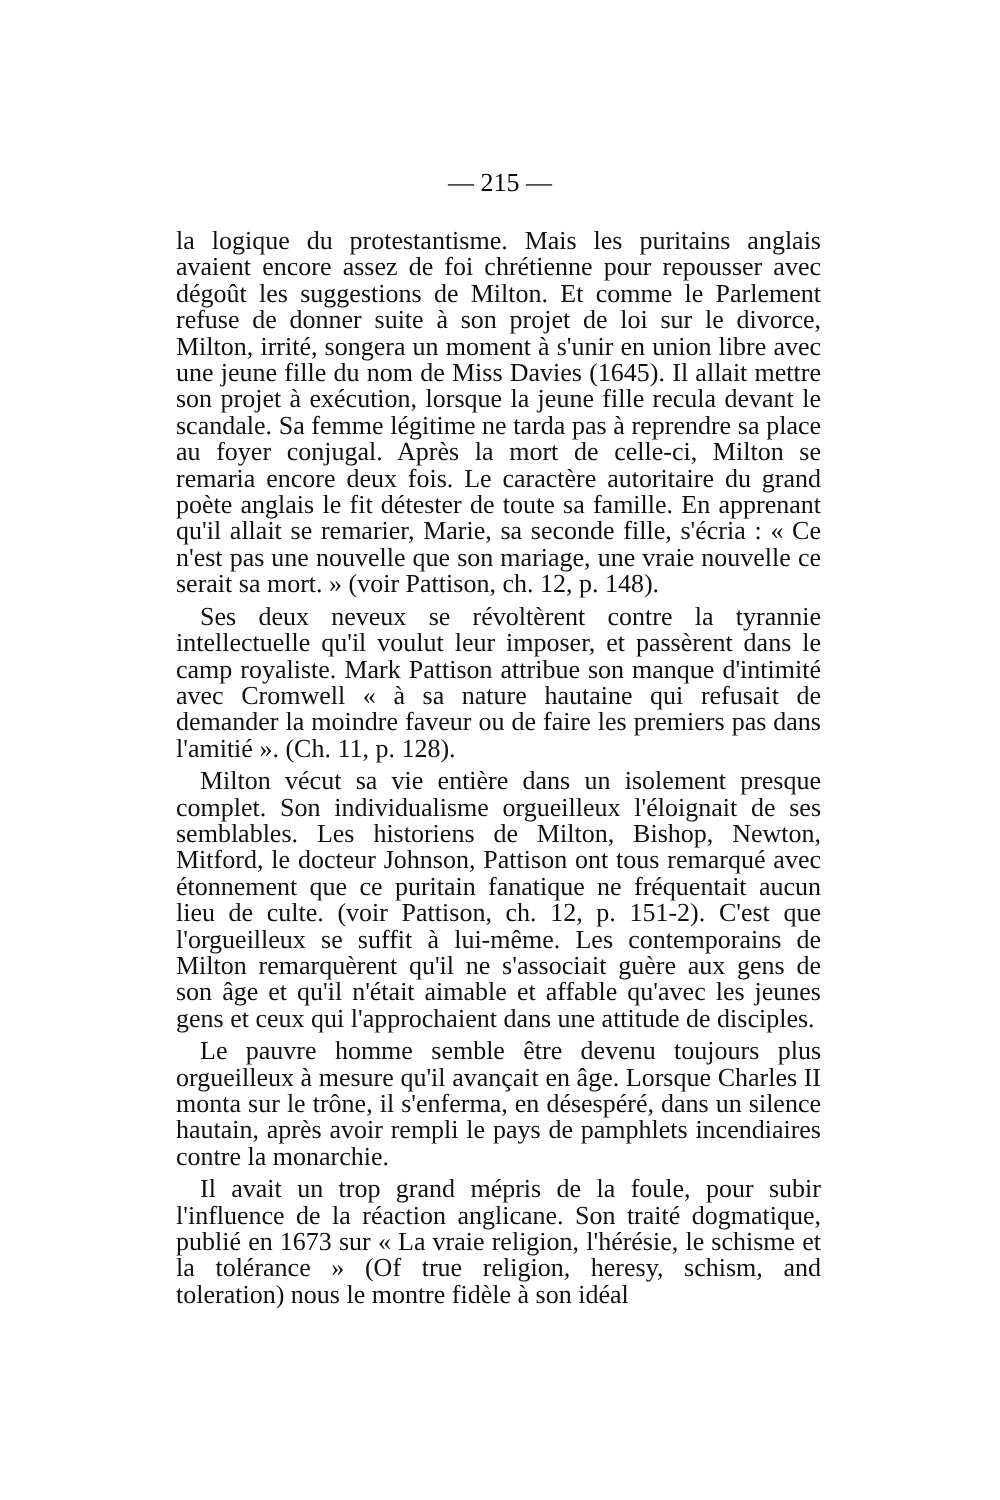— 215 —
la logique du protestantisme. Mais les puritains anglais avaient encore assez de foi chrétienne pour repousser avec dégoût les suggestions de Milton. Et comme le Parlement refuse de donner suite à son projet de loi sur le divorce, Milton, irrité, songera un moment à s'unir en union libre avec une jeune fille du nom de Miss Davies (1645). Il allait mettre son projet à exécution, lorsque la jeune fille recula devant le scandale. Sa femme légitime ne tarda pas à reprendre sa place au foyer conjugal. Après la mort de celle-ci, Milton se remaria encore deux fois. Le caractère autoritaire du grand poète anglais le fit détester de toute sa famille. En apprenant qu'il allait se remarier, Marie, sa seconde fille, s'écria : « Ce n'est pas une nouvelle que son mariage, une vraie nouvelle ce serait sa mort. » (voir Pattison, ch. 12, p. 148).
Ses deux neveux se révoltèrent contre la tyrannie intellectuelle qu'il voulut leur imposer, et passèrent dans le camp royaliste. Mark Pattison attribue son manque d'intimité avec Cromwell « à sa nature hautaine qui refusait de demander la moindre faveur ou de faire les premiers pas dans l'amitié ». (Ch. 11, p. 128).
Milton vécut sa vie entière dans un isolement presque complet. Son individualisme orgueilleux l'éloignait de ses semblables. Les historiens de Milton, Bishop, Newton, Mitford, le docteur Johnson, Pattison ont tous remarqué avec étonnement que ce puritain fanatique ne fréquentait aucun lieu de culte. (voir Pattison, ch. 12, p. 151-2). C'est que l'orgueilleux se suffit à lui-même. Les contemporains de Milton remarquèrent qu'il ne s'associait guère aux gens de son âge et qu'il n'était aimable et affable qu'avec les jeunes gens et ceux qui l'approchaient dans une attitude de disciples.
Le pauvre homme semble être devenu toujours plus orgueilleux à mesure qu'il avançait en âge. Lorsque Charles II monta sur le trône, il s'enferma, en désespéré, dans un silence hautain, après avoir rempli le pays de pamphlets incendiaires contre la monarchie.
Il avait un trop grand mépris de la foule, pour subir l'influence de la réaction anglicane. Son traité dogmatique, publié en 1673 sur « La vraie religion, l'hérésie, le schisme et la tolérance » (Of true religion, heresy, schism, and toleration) nous le montre fidèle à son idéal